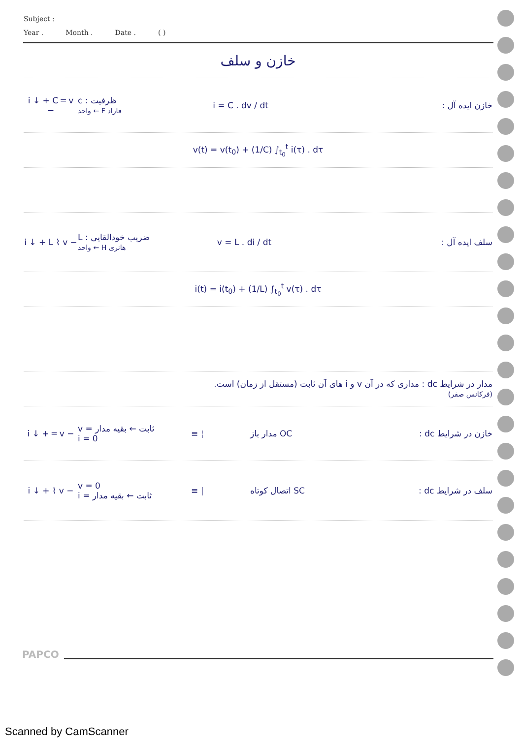Subject :
Year . Month . Date . ( )
خازن و سلف
i ↓ + C ═ v −
c : ظرفیت
واحد ← F فاراد
i = C . dv / dt خازن ایده آل :
v(t) = v(t<sub>0</sub>) + (1/C) ∫<sub>t<sub>0</sub></sub><sup>t</sup> i(τ) . dτ
i ↓ + L ⌇ v −
L : ضریب خودالقایی
واحد ← H هانری
v = L . di / dt سلف ایده آل :
i(t) = i(t<sub>0</sub>) + (1/L) ∫<sub>t<sub>0</sub></sub><sup>t</sup> v(τ) . dτ
مدار در شرایط dc : مداری که در آن v و i های آن ثابت (مستقل از زمان) است.
(فرکانس صفر)
i ↓ + ═ v −
v = ثابت ← بقیه مدار
i = 0
≡ ¦ مدار باز OC خازن در شرایط dc :
i ↓ + ⌇ v −
v = 0
i = ثابت ← بقیه مدار
≡ | اتصال کوتاه SC سلف در شرایط dc :
PAPCO
Scanned by CamScanner